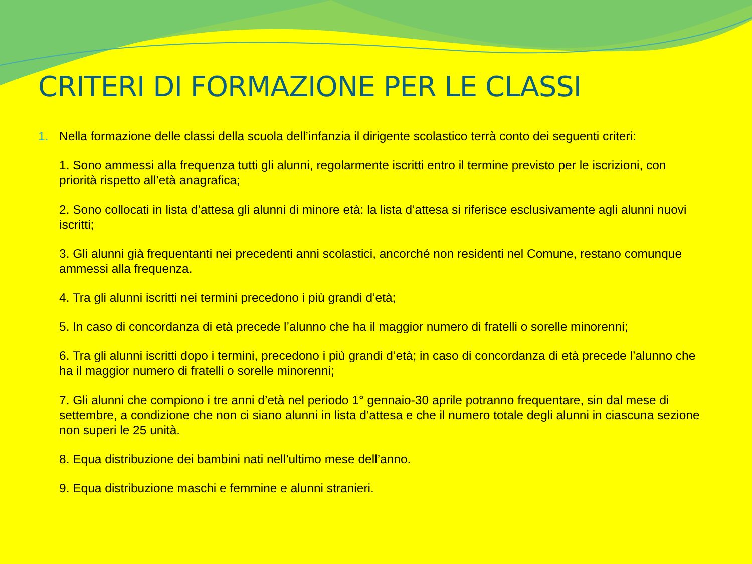CRITERI DI FORMAZIONE PER LE CLASSI
1. Nella formazione delle classi della scuola dell’infanzia il dirigente scolastico terrà conto dei seguenti criteri:
1. Sono ammessi alla frequenza tutti gli alunni, regolarmente iscritti entro il termine previsto per le iscrizioni, con priorità rispetto all’età anagrafica;
2. Sono collocati in lista d’attesa gli alunni di minore età: la lista d’attesa si riferisce esclusivamente agli alunni nuovi iscritti;
3. Gli alunni già frequentanti nei precedenti anni scolastici, ancorché non residenti nel Comune, restano comunque ammessi alla frequenza.
4. Tra gli alunni iscritti nei termini precedono i più grandi d’età;
5. In caso di concordanza di età precede l’alunno che ha il maggior numero di fratelli o sorelle minorenni;
6. Tra gli alunni iscritti dopo i termini, precedono i più grandi d’età; in caso di concordanza di età precede l’alunno che ha il maggior numero di fratelli o sorelle minorenni;
7. Gli alunni che compiono i tre anni d’età nel periodo 1° gennaio-30 aprile potranno frequentare, sin dal mese di settembre, a condizione che non ci siano alunni in lista d’attesa e che il numero totale degli alunni in ciascuna sezione non superi le 25 unità.
8. Equa distribuzione dei bambini nati nell’ultimo mese dell’anno.
9. Equa distribuzione maschi e femmine e alunni stranieri.